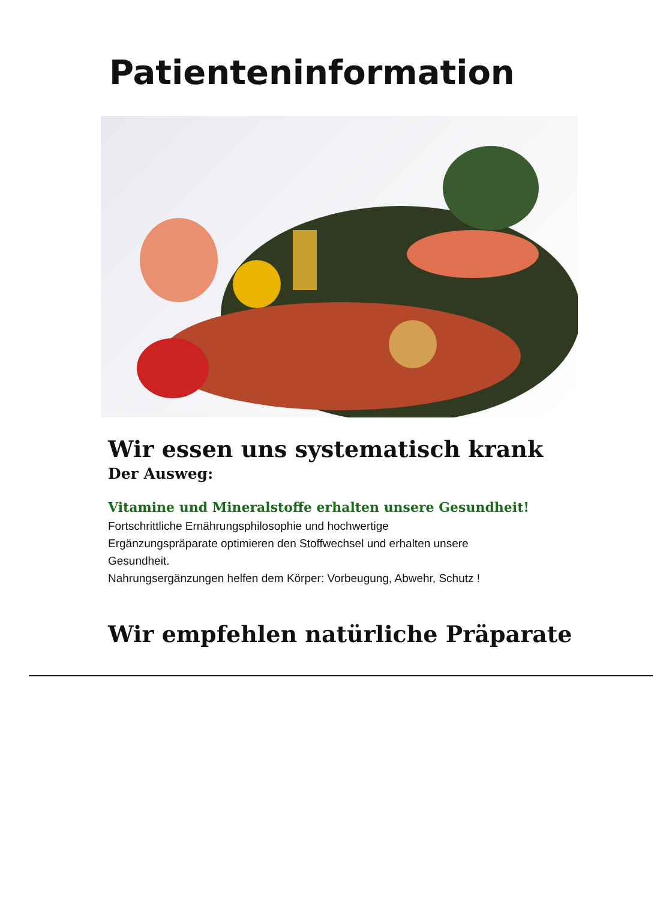Patienteninformation
Wir essen uns systematisch krank
Der Ausweg:
Vitamine und Mineralstoffe erhalten unsere Gesundheit!
Fortschrittliche Ernährungsphilosophie und hochwertige
Ergänzungspräparate optimieren den Stoffwechsel und erhalten unsere
Gesundheit.
Nahrungsergänzungen helfen dem Körper: Vorbeugung, Abwehr, Schutz !
Wir empfehlen natürliche Präparate